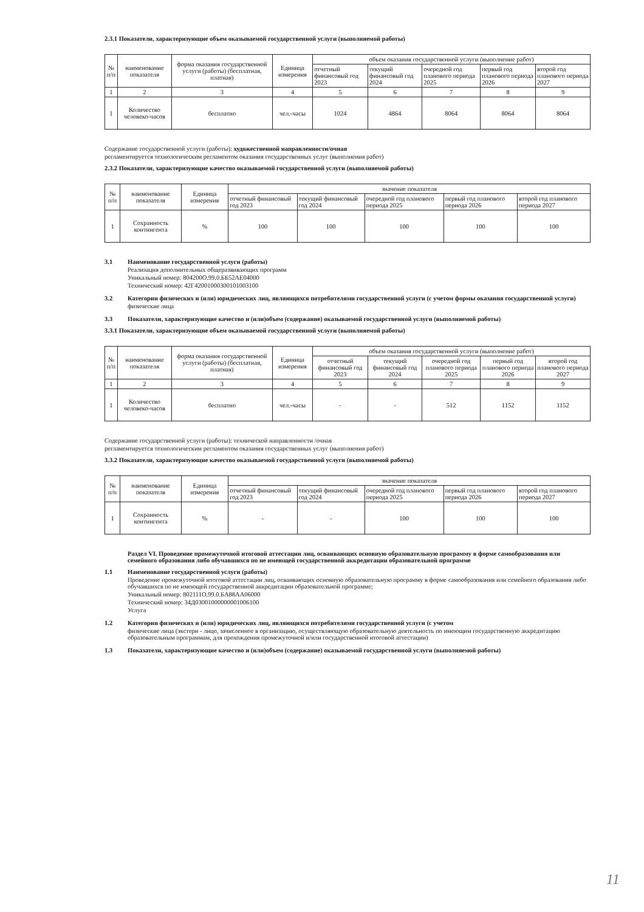2.3.1 Показатели, характеризующие объем оказываемой государственной услуги (выполняемой работы)
| № п/п | наименование показателя | форма оказания государственной услуги (работы) (бесплатная, платная) | Единица измерения | объем оказания государственной услуги (выполнение работ) | | | | |
| --- | --- | --- | --- | --- | --- | --- | --- | --- |
| | | | | отчетный финансовый год 2023 | текущий финансовый год 2024 | очередной год планового периода 2025 | первый год планового периода 2026 | второй год планового периода 2027 |
| 1 | 2 | 3 | 4 | 5 | 6 | 7 | 8 | 9 |
| 1 | Количество человеко-часов | бесплатно | чел.-часы | 1024 | 4864 | 8064 | 8064 | 8064 |
Содержание государственной услуги (работы): художественной направленности/очная
регламентируется технологическим регламентом оказания государственных услуг (выполнения работ)
2.3.2 Показатели, характеризующие качество оказываемой государственной услуги (выполняемой работы)
| № п/п | наименование показателя | Единица измерения | значение показателя | | | | |
| --- | --- | --- | --- | --- | --- | --- | --- |
| | | | отчетный финансовый год 2023 | текущий финансовый год 2024 | очередной год планового периода 2025 | первый год планового периода 2026 | второй год планового периода 2027 |
| 1 | Сохранность контингента | % | 100 | 100 | 100 | 100 | 100 |
3.1 Наименование государственной услуги (работы)
Реализация дополнительных общеразвивающих программ
Уникальный номер: 804200О.99.0.ББ52АЕ04000
Технический номер: 42Г42001000300101003100
3.2 Категории физических и (или) юридических лиц, являющихся потребителями государственной услуги (с учетом формы оказания государственной услуги)
физические лица
3.3 Показатели, характеризующие качество и (или)объем (содержание) оказываемой государственной услуги (выполняемой работы)
3.3.1 Показатели, характеризующие объем оказываемой государственной услуги (выполняемой работы)
| № п/п | наименование показателя | форма оказания государственной услуги (работы) (бесплатная, платная) | Единица измерения | объем оказания государственной услуги (выполнение работ) | | | | |
| --- | --- | --- | --- | --- | --- | --- | --- | --- |
| | | | | отчетный финансовый год 2023 | текущий финансовый год 2024 | очередной год планового периода 2025 | первый год планового периода 2026 | второй год планового периода 2027 |
| 1 | 2 | 3 | 4 | 5 | 6 | 7 | 8 | 9 |
| 1 | Количество человеко-часов | бесплатно | чел.-часы | - | - | 512 | 1152 | 1152 |
Содержание государственной услуги (работы): технической направленности /очная
регламентируется технологическим регламентом оказания государственных услуг (выполнения работ)
3.3.2 Показатели, характеризующие качество оказываемой государственной услуги (выполняемой работы)
| № п/п | наименование показателя | Единица измерения | значение показателя | | | | |
| --- | --- | --- | --- | --- | --- | --- | --- |
| | | | отчетный финансовый год 2023 | текущий финансовый год 2024 | очередной год планового периода 2025 | первый год планового периода 2026 | второй год планового периода 2027 |
| 1 | Сохранность контингента | % | - | - | 100 | 100 | 100 |
Раздел VI. Проведение промежуточной итоговой аттестации лиц, осваивающих основную образовательную программу в форме самообразования или семейного образования либо обучавшихся по не имеющей государственной аккредитации образовательной программе
1.1 Наименование государственной услуги (работы)
Проведение промежуточной итоговой аттестации лиц, осваивающих основную образовательную программу в форме самообразования или семейного образования либо обучавшихся по не имеющей государственной аккредитации образовательной программе;
Уникальный номер: 802111О.99.0.БА88АА06000
Технический номер: 34Д03001000000001006100
Услуга
1.2 Категории физических и (или) юридических лиц, являющихся потребителями государственной услуги (с учетом
физические лица (экстерн - лицо, зачисленное в организацию, осуществляющую образовательную деятельность по имеющим государственную аккредитацию образовательным программам, для прохождения промежуточной и/или государственной итоговой аттестации)
1.3 Показатели, характеризующие качество и (или)объем (содержание) оказываемой государственной услуги (выполняемой работы)
11